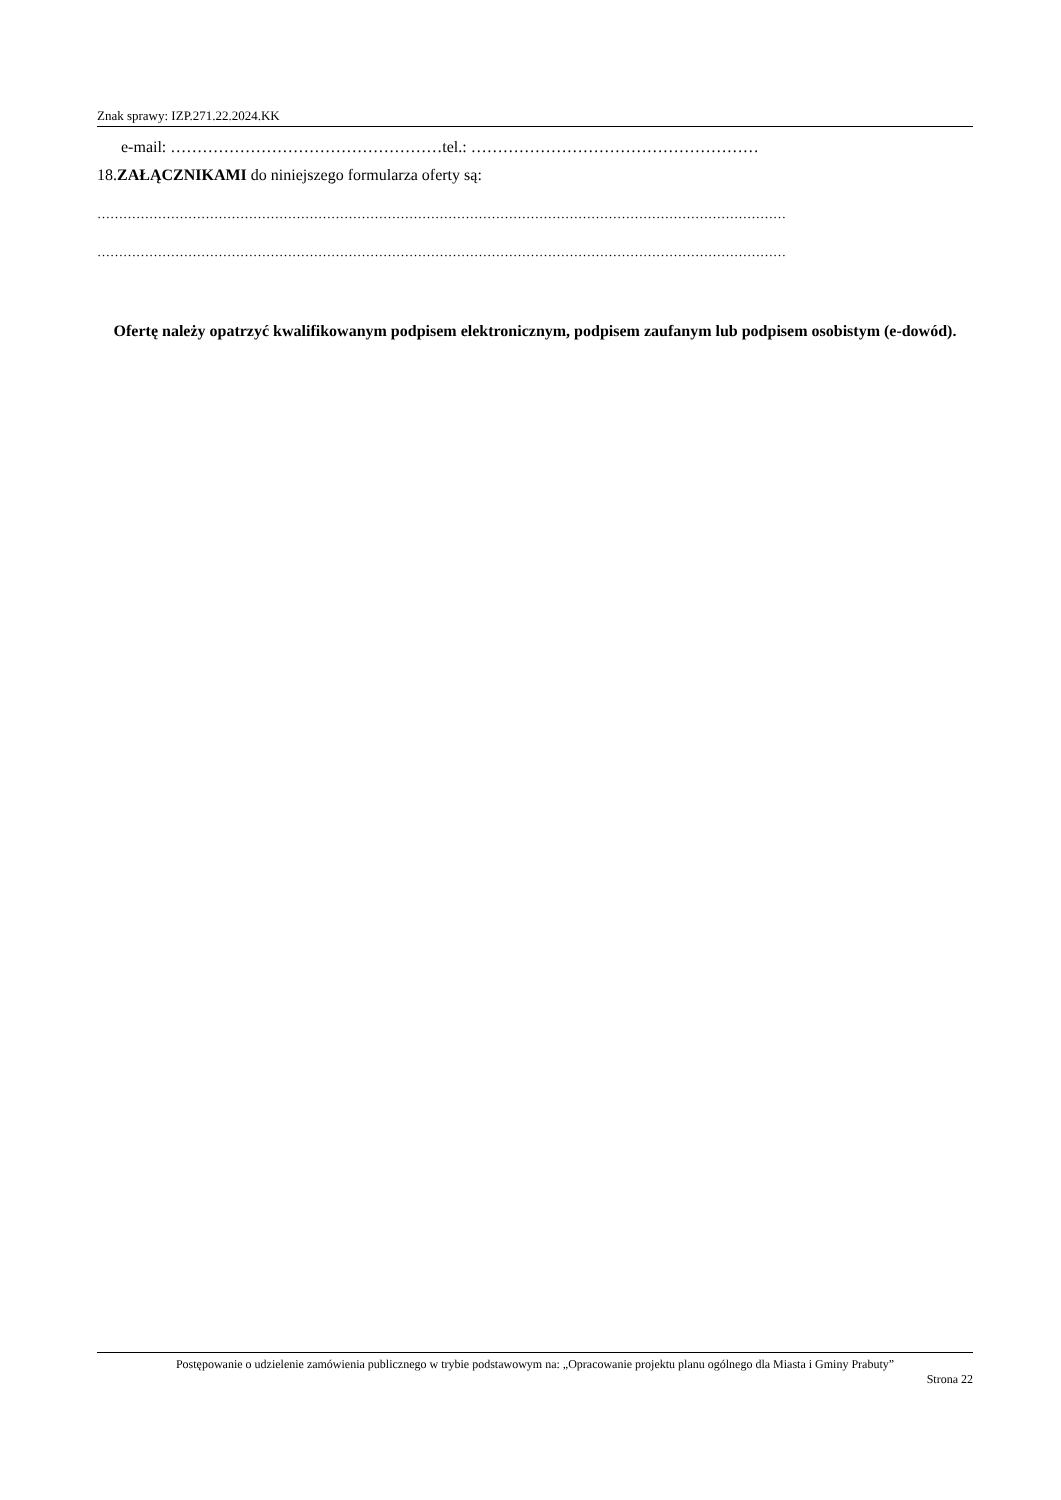Znak sprawy: IZP.271.22.2024.KK
e-mail: ……………………………………………tel.: ………………………………………………
18.ZAŁĄCZNIKAMI do niniejszego formularza oferty są:
……………………………………………………………………………………………………………………………………………
……………………………………………………………………………………………………………………………………………
Ofertę należy opatrzyć kwalifikowanym podpisem elektronicznym, podpisem zaufanym lub podpisem osobistym (e-dowód).
Postępowanie o udzielenie zamówienia publicznego w trybie podstawowym na: „Opracowanie projektu planu ogólnego dla Miasta i Gminy Prabuty”
Strona 22